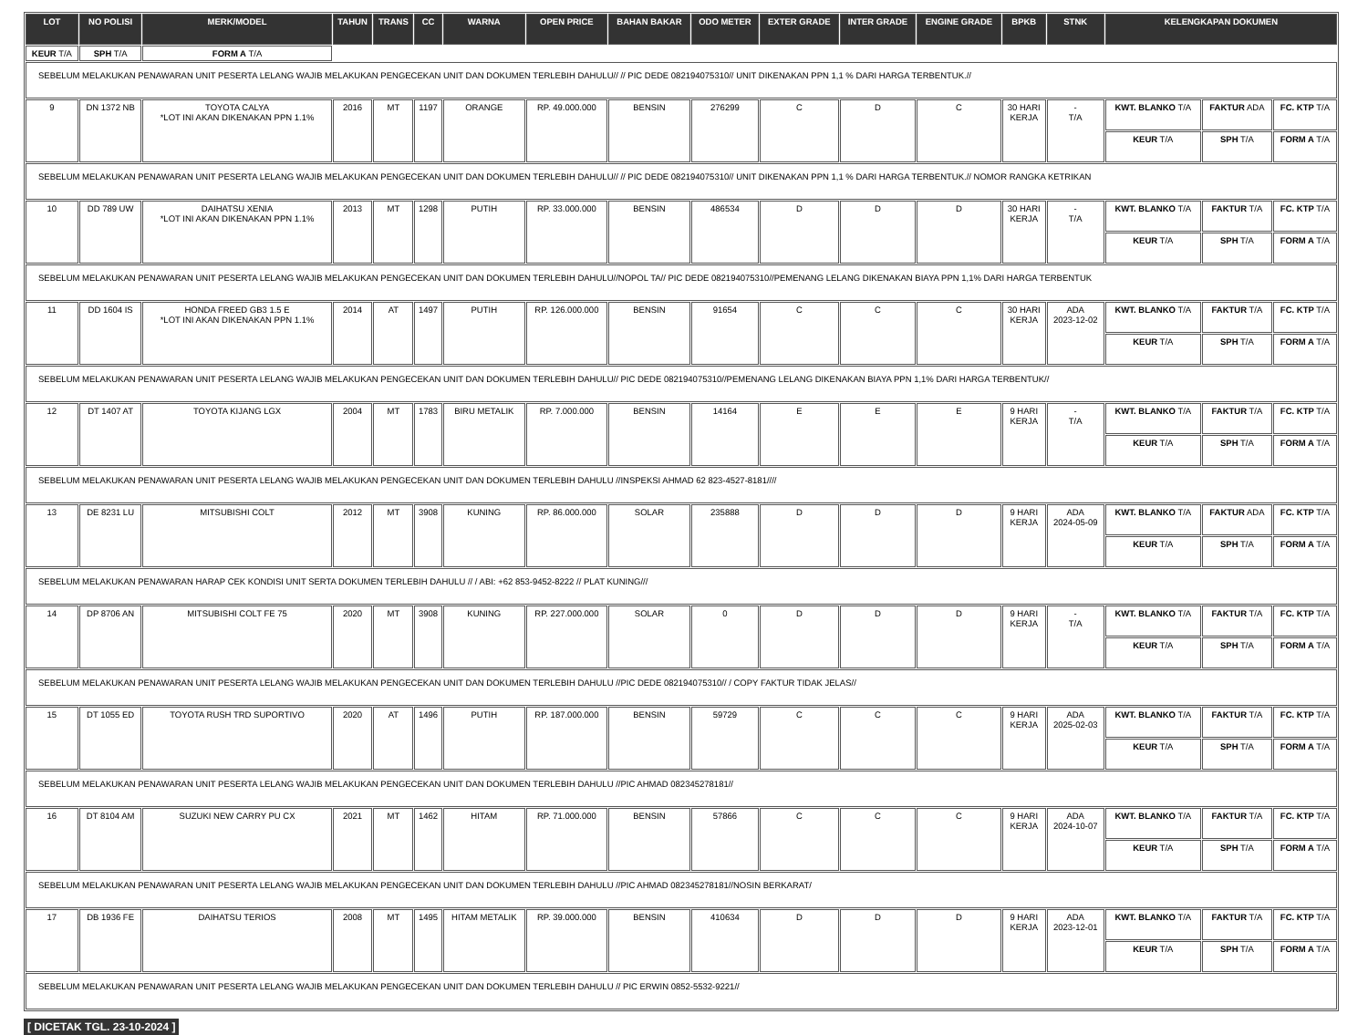| LOT | NO POLISI | MERK/MODEL | TAHUN | TRANS | CC | WARNA | OPEN PRICE | BAHAN BAKAR | ODO METER | EXTER GRADE | INTER GRADE | ENGINE GRADE | BPKB | STNK | KELENGKAPAN DOKUMEN | | |
| --- | --- | --- | --- | --- | --- | --- | --- | --- | --- | --- | --- | --- | --- | --- | --- | --- | --- |
| KEUR T/A | SPH T/A | FORM A T/A | | | | | | | | | | | | | | | |
| SEBELUM MELAKUKAN PENAWARAN UNIT PESERTA LELANG WAJIB MELAKUKAN PENGECEKAN UNIT DAN DOKUMEN TERLEBIH DAHULU// // PIC DEDE 082194075310// UNIT DIKENAKAN PPN 1,1 % DARI HARGA TERBENTUK.// | | | | | | | | | | | | | | | | | |
| 9 | DN 1372 NB | TOYOTA CALYA *LOT INI AKAN DIKENAKAN PPN 1.1% | 2016 | MT | 1197 | ORANGE | RP. 49.000.000 | BENSIN | 276299 | C | D | C | 30 HARI KERJA | - T/A | KWT. BLANKO T/A | FAKTUR ADA | FC. KTP T/A |
| | | | | | | | | | | | | | | | KEUR T/A | SPH T/A | FORM A T/A |
| SEBELUM MELAKUKAN PENAWARAN UNIT PESERTA LELANG WAJIB MELAKUKAN PENGECEKAN UNIT DAN DOKUMEN TERLEBIH DAHULU// // PIC DEDE 082194075310// UNIT DIKENAKAN PPN 1,1 % DARI HARGA TERBENTUK.// NOMOR RANGKA KETRIKAN | | | | | | | | | | | | | | | | | |
| 10 | DD 789 UW | DAIHATSU XENIA *LOT INI AKAN DIKENAKAN PPN 1.1% | 2013 | MT | 1298 | PUTIH | RP. 33.000.000 | BENSIN | 486534 | D | D | D | 30 HARI KERJA | - T/A | KWT. BLANKO T/A | FAKTUR T/A | FC. KTP T/A |
| | | | | | | | | | | | | | | | KEUR T/A | SPH T/A | FORM A T/A |
| SEBELUM MELAKUKAN PENAWARAN UNIT PESERTA LELANG WAJIB MELAKUKAN PENGECEKAN UNIT DAN DOKUMEN TERLEBIH DAHULU//NOPOL TA// PIC DEDE 082194075310//PEMENANG LELANG DIKENAKAN BIAYA PPN 1,1% DARI HARGA TERBENTUK | | | | | | | | | | | | | | | | | |
| 11 | DD 1604 IS | HONDA FREED GB3 1.5 E *LOT INI AKAN DIKENAKAN PPN 1.1% | 2014 | AT | 1497 | PUTIH | RP. 126.000.000 | BENSIN | 91654 | C | C | C | 30 HARI KERJA | ADA 2023-12-02 | KWT. BLANKO T/A | FAKTUR T/A | FC. KTP T/A |
| | | | | | | | | | | | | | | | KEUR T/A | SPH T/A | FORM A T/A |
| SEBELUM MELAKUKAN PENAWARAN UNIT PESERTA LELANG WAJIB MELAKUKAN PENGECEKAN UNIT DAN DOKUMEN TERLEBIH DAHULU// PIC DEDE 082194075310//PEMENANG LELANG DIKENAKAN BIAYA PPN 1,1% DARI HARGA TERBENTUK// | | | | | | | | | | | | | | | | | |
| 12 | DT 1407 AT | TOYOTA KIJANG LGX | 2004 | MT | 1783 | BIRU METALIK | RP. 7.000.000 | BENSIN | 14164 | E | E | E | 9 HARI KERJA | - T/A | KWT. BLANKO T/A | FAKTUR T/A | FC. KTP T/A |
| | | | | | | | | | | | | | | | KEUR T/A | SPH T/A | FORM A T/A |
| SEBELUM MELAKUKAN PENAWARAN UNIT PESERTA LELANG WAJIB MELAKUKAN PENGECEKAN UNIT DAN DOKUMEN TERLEBIH DAHULU //INSPEKSI AHMAD 62 823-4527-8181//// | | | | | | | | | | | | | | | | | |
| 13 | DE 8231 LU | MITSUBISHI COLT | 2012 | MT | 3908 | KUNING | RP. 86.000.000 | SOLAR | 235888 | D | D | D | 9 HARI KERJA | ADA 2024-05-09 | KWT. BLANKO T/A | FAKTUR ADA | FC. KTP T/A |
| | | | | | | | | | | | | | | | KEUR T/A | SPH T/A | FORM A T/A |
| SEBELUM MELAKUKAN PENAWARAN HARAP CEK KONDISI UNIT SERTA DOKUMEN TERLEBIH DAHULU // / ABI: +62 853-9452-8222 // PLAT KUNING/// | | | | | | | | | | | | | | | | | |
| 14 | DP 8706 AN | MITSUBISHI COLT FE 75 | 2020 | MT | 3908 | KUNING | RP. 227.000.000 | SOLAR | 0 | D | D | D | 9 HARI KERJA | - T/A | KWT. BLANKO T/A | FAKTUR T/A | FC. KTP T/A |
| | | | | | | | | | | | | | | | KEUR T/A | SPH T/A | FORM A T/A |
| SEBELUM MELAKUKAN PENAWARAN UNIT PESERTA LELANG WAJIB MELAKUKAN PENGECEKAN UNIT DAN DOKUMEN TERLEBIH DAHULU //PIC DEDE 082194075310// / COPY FAKTUR TIDAK JELAS// | | | | | | | | | | | | | | | | | |
| 15 | DT 1055 ED | TOYOTA RUSH TRD SUPORTIVO | 2020 | AT | 1496 | PUTIH | RP. 187.000.000 | BENSIN | 59729 | C | C | C | 9 HARI KERJA | ADA 2025-02-03 | KWT. BLANKO T/A | FAKTUR T/A | FC. KTP T/A |
| | | | | | | | | | | | | | | | KEUR T/A | SPH T/A | FORM A T/A |
| SEBELUM MELAKUKAN PENAWARAN UNIT PESERTA LELANG WAJIB MELAKUKAN PENGECEKAN UNIT DAN DOKUMEN TERLEBIH DAHULU //PIC AHMAD 082345278181// | | | | | | | | | | | | | | | | | |
| 16 | DT 8104 AM | SUZUKI NEW CARRY PU CX | 2021 | MT | 1462 | HITAM | RP. 71.000.000 | BENSIN | 57866 | C | C | C | 9 HARI KERJA | ADA 2024-10-07 | KWT. BLANKO T/A | FAKTUR T/A | FC. KTP T/A |
| | | | | | | | | | | | | | | | KEUR T/A | SPH T/A | FORM A T/A |
| SEBELUM MELAKUKAN PENAWARAN UNIT PESERTA LELANG WAJIB MELAKUKAN PENGECEKAN UNIT DAN DOKUMEN TERLEBIH DAHULU //PIC AHMAD 082345278181//NOSIN BERKARAT/ | | | | | | | | | | | | | | | | | |
| 17 | DB 1936 FE | DAIHATSU TERIOS | 2008 | MT | 1495 | HITAM METALIK | RP. 39.000.000 | BENSIN | 410634 | D | D | D | 9 HARI KERJA | ADA 2023-12-01 | KWT. BLANKO T/A | FAKTUR T/A | FC. KTP T/A |
| | | | | | | | | | | | | | | | KEUR T/A | SPH T/A | FORM A T/A |
| SEBELUM MELAKUKAN PENAWARAN UNIT PESERTA LELANG WAJIB MELAKUKAN PENGECEKAN UNIT DAN DOKUMEN TERLEBIH DAHULU // PIC ERWIN 0852-5532-9221// | | | | | | | | | | | | | | | | | |
[ DICETAK TGL. 23-10-2024 ]